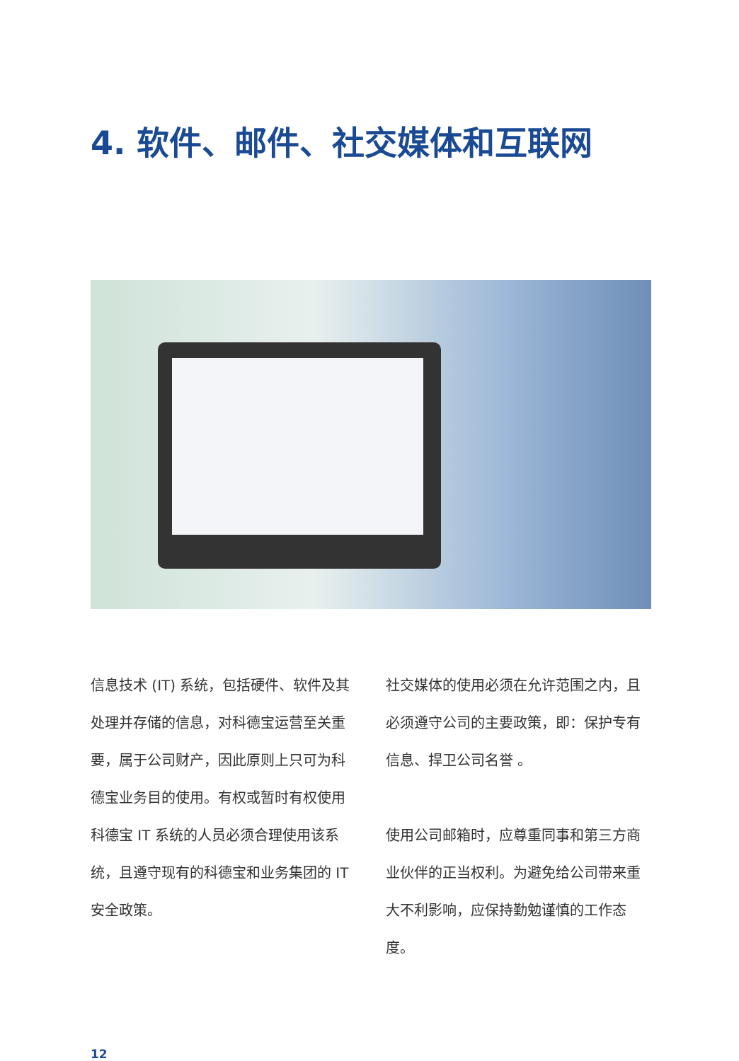4. 软件、邮件、社交媒体和互联网
信息技术 (IT) 系统，包括硬件、软件及其处理并存储的信息，对科德宝运营至关重要，属于公司财产，因此原则上只可为科德宝业务目的使用。有权或暂时有权使用科德宝 IT 系统的人员必须合理使用该系统，且遵守现有的科德宝和业务集团的 IT 安全政策。
社交媒体的使用必须在允许范围之内，且必须遵守公司的主要政策，即：保护专有信息、捍卫公司名誉 。
使用公司邮箱时，应尊重同事和第三方商业伙伴的正当权利。为避免给公司带来重大不利影响，应保持勤勉谨慎的工作态度。
12